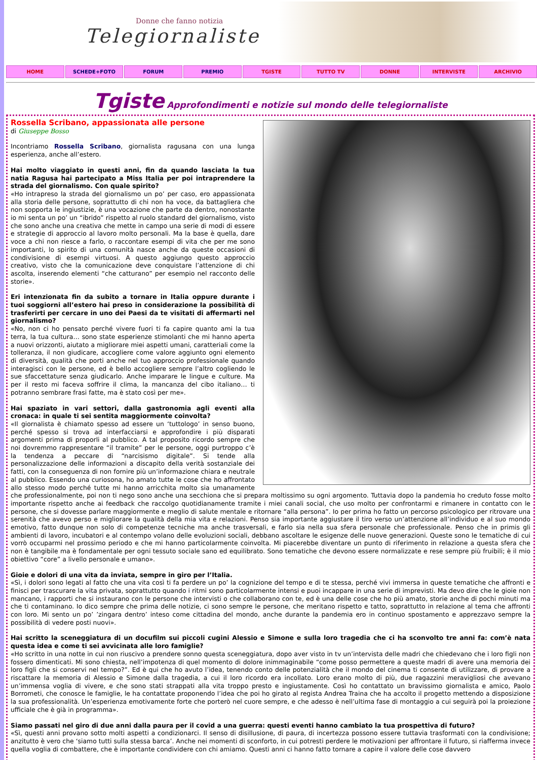Donne che fanno notizia
Telegiornaliste
HOME SCHEDE+FOTO FORUM PREMIO TGISTE TUTTO TV DONNE INTERVISTE ARCHIVIO
Tgiste Approfondimenti e notizie sul mondo delle telegiornaliste
Rossella Scribano, appassionata alle persone
di Giuseppe Bosso
Incontriamo Rossella Scribano, giornalista ragusana con una lunga esperienza, anche all’estero.
Hai molto viaggiato in questi anni, fin da quando lasciata la tua natia Ragusa hai partecipato a Miss Italia per poi intraprendere la strada del giornalismo. Con quale spirito?
«Ho intrapreso la strada del giornalismo un po’ per caso, ero appassionata alla storia delle persone, soprattutto di chi non ha voce, da battagliera che non sopporta le ingiustizie, è una vocazione che parte da dentro, nonostante io mi senta un po’ un “ibrido” rispetto al ruolo standard del giornalismo, visto che sono anche una creativa che mette in campo una serie di modi di essere e strategie di approccio al lavoro molto personali. Ma la base è quella, dare voce a chi non riesce a farlo, o raccontare esempi di vita che per me sono importanti, lo spirito di una comunità nasce anche da queste occasioni di condivisione di esempi virtuosi. A questo aggiungo questo approccio creativo, visto che la comunicazione deve conquistare l’attenzione di chi ascolta, inserendo elementi “che catturano” per esempio nel racconto delle storie».
Eri intenzionata fin da subito a tornare in Italia oppure durante i tuoi soggiorni all’estero hai preso in considerazione la possibilità di trasferirti per cercare in uno dei Paesi da te visitati di affermarti nel giornalismo?
«No, non ci ho pensato perché vivere fuori ti fa capire quanto ami la tua terra, la tua cultura… sono state esperienze stimolanti che mi hanno aperta a nuovi orizzonti, aiutato a migliorare miei aspetti umani, caratteriali come la tolleranza, il non giudicare, accogliere come valore aggiunto ogni elemento di diversità, qualità che porti anche nel tuo approccio professionale quando interagisci con le persone, ed è bello accogliere sempre l’altro cogliendo le sue sfaccettature senza giudicarlo. Anche imparare le lingue e culture. Ma per il resto mi faceva soffrire il clima, la mancanza del cibo italiano… ti potranno sembrare frasi fatte, ma è stato così per me».
Hai spaziato in vari settori, dalla gastronomia agli eventi alla cronaca: in quale ti sei sentita maggiormente coinvolta?
«Il giornalista è chiamato spesso ad essere un ‘tuttologo’ in senso buono, perché spesso si trova ad interfacciarsi e approfondire i più disparati argomenti prima di proporli al pubblico. A tal proposito ricordo sempre che noi dovremmo rappresentare “il tramite” per le persone, oggi purtroppo c’è la tendenza a peccare di “narcisismo digitale”. Si tende alla personalizzazione delle informazioni a discapito della verità sostanziale dei fatti, con la conseguenza di non fornire più un’informazione chiara e neutrale al pubblico. Essendo una curiosona, ho amato tutte le cose che ho affrontato allo stesso modo perché tutte mi hanno arricchita molto sia umanamente che professionalmente, poi non ti nego sono anche una secchiona che si prepara moltissimo su ogni argomento. Tuttavia dopo la pandemia ho creduto fosse molto importante rispetto anche ai feedback che raccolgo quotidianamente tramite i miei canali social, che uso molto per confrontarmi e rimanere in contatto con le persone, che si dovesse parlare maggiormente e meglio di salute mentale e ritornare “alla persona”. Io per prima ho fatto un percorso psicologico per ritrovare una serenità che avevo perso e migliorare la qualità della mia vita e relazioni. Penso sia importante aggiustare il tiro verso un’attenzione all’individuo e al suo mondo emotivo, fatto dunque non solo di competenze tecniche ma anche trasversali, e farlo sia nella sua sfera personale che professionale. Penso che in primis gli ambienti di lavoro, incubatori e al contempo volano delle evoluzioni sociali, debbano ascoltare le esigenze delle nuove generazioni. Queste sono le tematiche di cui vorrò occuparmi nel prossimo periodo e che mi hanno particolarmente coinvolta. Mi piacerebbe diventare un punto di riferimento in relazione a questa sfera che non è tangibile ma è fondamentale per ogni tessuto sociale sano ed equilibrato. Sono tematiche che devono essere normalizzate e rese sempre più fruibili; è il mio obiettivo “core” a livello personale e umano».
Gioie e dolori di una vita da inviata, sempre in giro per l’Italia.
«Sì, i dolori sono legati al fatto che una vita così ti fa perdere un po’ la cognizione del tempo e di te stessa, perché vivi immersa in queste tematiche che affronti e finisci per trascurare la vita privata, soprattutto quando i ritmi sono particolarmente intensi e puoi incappare in una serie di imprevisti. Ma devo dire che le gioie non mancano, i rapporti che si instaurano con le persone che intervisti o che collaborano con te, ed è una delle cose che ho più amato, storie anche di pochi minuti ma che ti contaminano. Io dico sempre che prima delle notizie, ci sono sempre le persone, che meritano rispetto e tatto, soprattutto in relazione al tema che affronti con loro. Mi sento un po’ ’zingara dentro’ inteso come cittadina del mondo, anche durante la pandemia ero in continuo spostamento e apprezzavo sempre la possibilità di vedere posti nuovi».
Hai scritto la sceneggiatura di un docufilm sui piccoli cugini Alessio e Simone e sulla loro tragedia che ci ha sconvolto tre anni fa: com’è nata questa idea e come ti sei avvicinata alle loro famiglie?
«Ho scritto in una notte in cui non riuscivo a prendere sonno questa sceneggiatura, dopo aver visto in tv un’intervista delle madri che chiedevano che i loro figli non fossero dimenticati. Mi sono chiesta, nell’impotenza di quel momento di dolore inimmaginabile “come posso permettere a queste madri di avere una memoria dei loro figli che si conservi nel tempo?”. Ed è qui che ho avuto l’idea, tenendo conto delle potenzialità che il mondo del cinema ti consente di utilizzare, di provare a riscattare la memoria di Alessio e Simone dalla tragedia, a cui il loro ricordo era incollato. Loro erano molto di più, due ragazzini meravigliosi che avevano un’immensa voglia di vivere, e che sono stati strappati alla vita troppo presto e ingiustamente. Così ho contattato un bravissimo giornalista e amico, Paolo Borrometi, che conosce le famiglie, le ha contattate proponendo l’idea che poi ho girato al regista Andrea Traina che ha accolto il progetto mettendo a disposizione la sua professionalità. Un’esperienza emotivamente forte che porterò nel cuore sempre, e che adesso è nell’ultima fase di montaggio a cui seguirà poi la proiezione ufficiale che è già in programma».
Siamo passati nel giro di due anni dalla paura per il covid a una guerra: questi eventi hanno cambiato la tua prospettiva di futuro?
«Sì, questi anni provano sotto molti aspetti a condizionarci. Il senso di disillusione, di paura, di incertezza possono essere tuttavia trasformati con la condivisione; anzitutto è vero che ‘siamo tutti sulla stessa barca’. Anche nei momenti di sconforto, in cui potresti perdere le motivazioni per affrontare il futuro, si riafferma invece quella voglia di combattere, che è importante condividere con chi amiamo. Questi anni ci hanno fatto tornare a capire il valore delle cose davvero